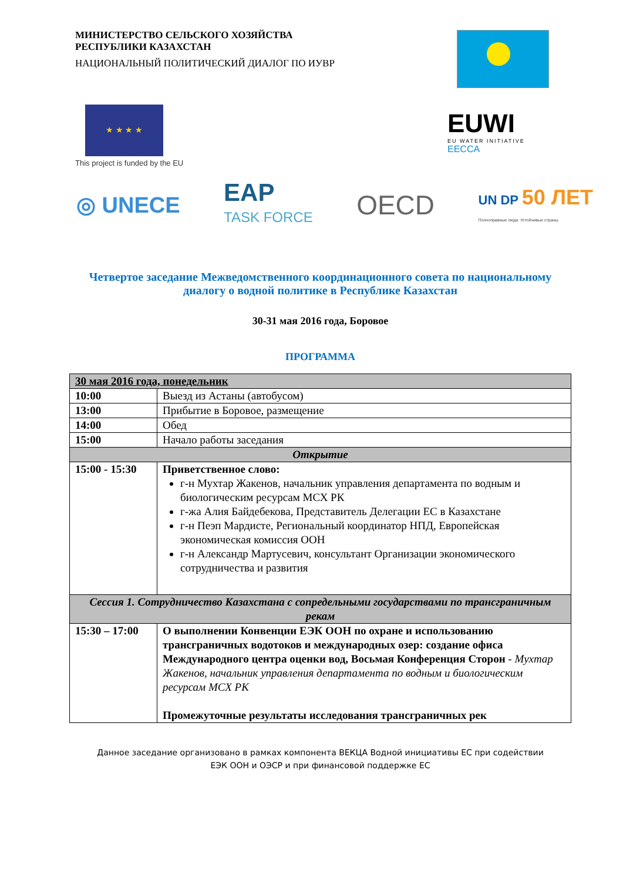МИНИСТЕРСТВО СЕЛЬСКОГО ХОЗЯЙСТВА
РЕСПУБЛИКИ КАЗАХСТАН
НАЦИОНАЛЬНЫЙ ПОЛИТИЧЕСКИЙ ДИАЛОГ ПО ИУВР
★ ★ ★ ★
This project is funded by the EU
EUWI
EU WATER INITIATIVE
EECCA
◎ UNECE EAP
TASK FORCE OECD UN DP 50 ЛЕТ
Полноправные люди. Устойчивые страны.
Четвертое заседание Межведомственного координационного совета по национальному диалогу о водной политике в Республике Казахстан
30-31 мая 2016 года, Боровое
ПРОГРАММА
| 30 мая 2016 года, понедельник | |
| 10:00 | Выезд из Астаны (автобусом) |
| 13:00 | Прибытие в Боровое, размещение |
| 14:00 | Обед |
| 15:00 | Начало работы заседания |
| Открытие | |
| 15:00 - 15:30 | Приветственное слово: г-н Мухтар Жакенов, начальник управления департамента по водным и биологическим ресурсам МСХ РК г-жа Алия Байдебекова, Представитель Делегации ЕС в Казахстане г-н Пеэп Мардисте, Региональный координатор НПД, Европейская экономическая комиссия ООН г-н Александр Мартусевич, консультант Организации экономического сотрудничества и развития |
| Сессия 1. Сотрудничество Казахстана с сопредельными государствами по трансграничным рекам | |
| 15:30 – 17:00 | О выполнении Конвенции ЕЭК ООН по охране и использованию трансграничных водотоков и международных озер: создание офиса Международного центра оценки вод, Восьмая Конференция Сторон - Мухтар Жакенов, начальник управления департамента по водным и биологическим ресурсам МСХ РК Промежуточные результаты исследования трансграничных рек |
Данное заседание организовано в рамках компонента ВЕКЦА Водной инициативы ЕС при содействии
ЕЭК ООН и ОЭСР и при финансовой поддержке ЕС